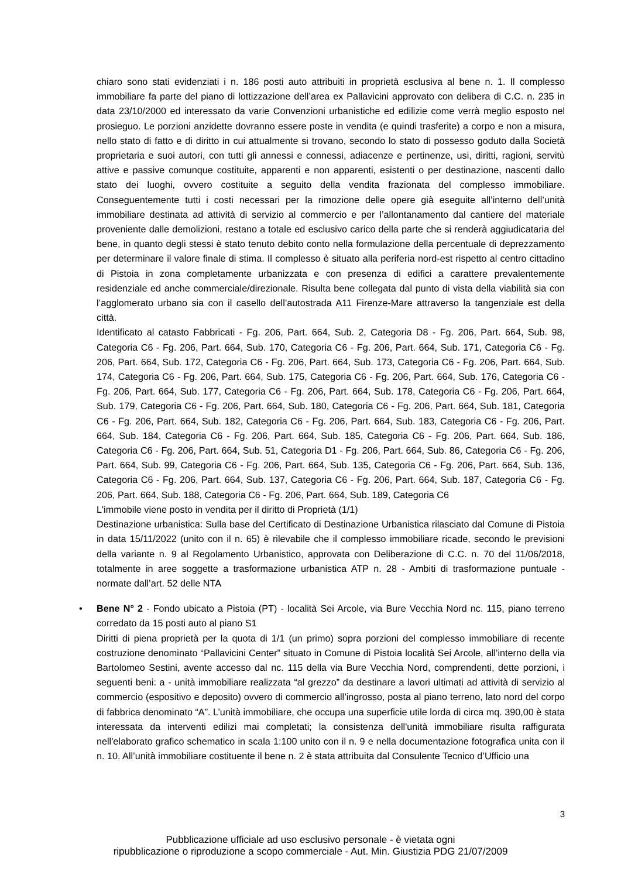chiaro sono stati evidenziati i n. 186 posti auto attribuiti in proprietà esclusiva al bene n. 1. Il complesso immobiliare fa parte del piano di lottizzazione dell’area ex Pallavicini approvato con delibera di C.C. n. 235 in data 23/10/2000 ed interessato da varie Convenzioni urbanistiche ed edilizie come verrà meglio esposto nel prosieguo. Le porzioni anzidette dovranno essere poste in vendita (e quindi trasferite) a corpo e non a misura, nello stato di fatto e di diritto in cui attualmente si trovano, secondo lo stato di possesso goduto dalla Società proprietaria e suoi autori, con tutti gli annessi e connessi, adiacenze e pertinenze, usi, diritti, ragioni, servitù attive e passive comunque costituite, apparenti e non apparenti, esistenti o per destinazione, nascenti dallo stato dei luoghi, ovvero costituite a seguito della vendita frazionata del complesso immobiliare. Conseguentemente tutti i costi necessari per la rimozione delle opere già eseguite all’interno dell’unità immobiliare destinata ad attività di servizio al commercio e per l’allontanamento dal cantiere del materiale proveniente dalle demolizioni, restano a totale ed esclusivo carico della parte che si renderà aggiudicataria del bene, in quanto degli stessi è stato tenuto debito conto nella formulazione della percentuale di deprezzamento per determinare il valore finale di stima. Il complesso è situato alla periferia nord-est rispetto al centro cittadino di Pistoia in zona completamente urbanizzata e con presenza di edifici a carattere prevalentemente residenziale ed anche commerciale/direzionale. Risulta bene collegata dal punto di vista della viabilità sia con l’agglomerato urbano sia con il casello dell’autostrada A11 Firenze-Mare attraverso la tangenziale est della città.
Identificato al catasto Fabbricati - Fg. 206, Part. 664, Sub. 2, Categoria D8 - Fg. 206, Part. 664, Sub. 98, Categoria C6 - Fg. 206, Part. 664, Sub. 170, Categoria C6 - Fg. 206, Part. 664, Sub. 171, Categoria C6 - Fg. 206, Part. 664, Sub. 172, Categoria C6 - Fg. 206, Part. 664, Sub. 173, Categoria C6 - Fg. 206, Part. 664, Sub. 174, Categoria C6 - Fg. 206, Part. 664, Sub. 175, Categoria C6 - Fg. 206, Part. 664, Sub. 176, Categoria C6 - Fg. 206, Part. 664, Sub. 177, Categoria C6 - Fg. 206, Part. 664, Sub. 178, Categoria C6 - Fg. 206, Part. 664, Sub. 179, Categoria C6 - Fg. 206, Part. 664, Sub. 180, Categoria C6 - Fg. 206, Part. 664, Sub. 181, Categoria C6 - Fg. 206, Part. 664, Sub. 182, Categoria C6 - Fg. 206, Part. 664, Sub. 183, Categoria C6 - Fg. 206, Part. 664, Sub. 184, Categoria C6 - Fg. 206, Part. 664, Sub. 185, Categoria C6 - Fg. 206, Part. 664, Sub. 186, Categoria C6 - Fg. 206, Part. 664, Sub. 51, Categoria D1 - Fg. 206, Part. 664, Sub. 86, Categoria C6 - Fg. 206, Part. 664, Sub. 99, Categoria C6 - Fg. 206, Part. 664, Sub. 135, Categoria C6 - Fg. 206, Part. 664, Sub. 136, Categoria C6 - Fg. 206, Part. 664, Sub. 137, Categoria C6 - Fg. 206, Part. 664, Sub. 187, Categoria C6 - Fg. 206, Part. 664, Sub. 188, Categoria C6 - Fg. 206, Part. 664, Sub. 189, Categoria C6
L'immobile viene posto in vendita per il diritto di Proprietà (1/1)
Destinazione urbanistica: Sulla base del Certificato di Destinazione Urbanistica rilasciato dal Comune di Pistoia in data 15/11/2022 (unito con il n. 65) è rilevabile che il complesso immobiliare ricade, secondo le previsioni della variante n. 9 al Regolamento Urbanistico, approvata con Deliberazione di C.C. n. 70 del 11/06/2018, totalmente in aree soggette a trasformazione urbanistica ATP n. 28 - Ambiti di trasformazione puntuale - normate dall’art. 52 delle NTA
• Bene N° 2 - Fondo ubicato a Pistoia (PT) - località Sei Arcole, via Bure Vecchia Nord nc. 115, piano terreno corredato da 15 posti auto al piano S1
Diritti di piena proprietà per la quota di 1/1 (un primo) sopra porzioni del complesso immobiliare di recente costruzione denominato “Pallavicini Center” situato in Comune di Pistoia località Sei Arcole, all’interno della via Bartolomeo Sestini, avente accesso dal nc. 115 della via Bure Vecchia Nord, comprendenti, dette porzioni, i seguenti beni: a - unità immobiliare realizzata “al grezzo” da destinare a lavori ultimati ad attività di servizio al commercio (espositivo e deposito) ovvero di commercio all’ingrosso, posta al piano terreno, lato nord del corpo di fabbrica denominato “A”. L’unità immobiliare, che occupa una superficie utile lorda di circa mq. 390,00 è stata interessata da interventi edilizi mai completati; la consistenza dell'unità immobiliare risulta raffigurata nell'elaborato grafico schematico in scala 1:100 unito con il n. 9 e nella documentazione fotografica unita con il n. 10. All’unità immobiliare costituente il bene n. 2 è stata attribuita dal Consulente Tecnico d’Ufficio una
3
Pubblicazione ufficiale ad uso esclusivo personale - è vietata ogni
ripubblicazione o riproduzione a scopo commerciale - Aut. Min. Giustizia PDG 21/07/2009